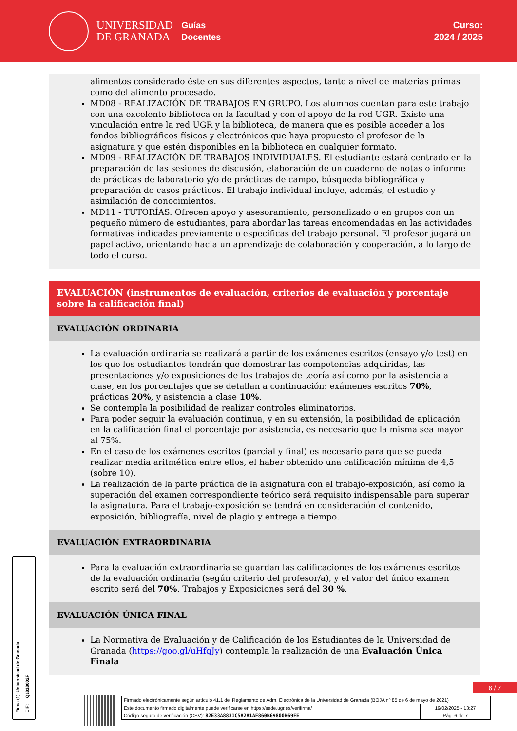UNIVERSIDAD
DE GRANADA
Guías
Docentes
Curso:
2024 / 2025
alimentos considerado éste en sus diferentes aspectos, tanto a nivel de materias primas como del alimento procesado.
MD08 - REALIZACIÓN DE TRABAJOS EN GRUPO. Los alumnos cuentan para este trabajo con una excelente biblioteca en la facultad y con el apoyo de la red UGR. Existe una vinculación entre la red UGR y la biblioteca, de manera que es posible acceder a los fondos bibliográficos físicos y electrónicos que haya propuesto el profesor de la asignatura y que estén disponibles en la biblioteca en cualquier formato.
MD09 - REALIZACIÓN DE TRABAJOS INDIVIDUALES. El estudiante estará centrado en la preparación de las sesiones de discusión, elaboración de un cuaderno de notas o informe de prácticas de laboratorio y/o de prácticas de campo, búsqueda bibliográfica y preparación de casos prácticos. El trabajo individual incluye, además, el estudio y asimilación de conocimientos.
MD11 - TUTORÍAS. Ofrecen apoyo y asesoramiento, personalizado o en grupos con un pequeño número de estudiantes, para abordar las tareas encomendadas en las actividades formativas indicadas previamente o específicas del trabajo personal. El profesor jugará un papel activo, orientando hacia un aprendizaje de colaboración y cooperación, a lo largo de todo el curso.
EVALUACIÓN (instrumentos de evaluación, criterios de evaluación y porcentaje sobre la calificación final)
EVALUACIÓN ORDINARIA
La evaluación ordinaria se realizará a partir de los exámenes escritos (ensayo y/o test) en los que los estudiantes tendrán que demostrar las competencias adquiridas, las presentaciones y/o exposiciones de los trabajos de teoría así como por la asistencia a clase, en los porcentajes que se detallan a continuación: exámenes escritos 70%, prácticas 20%, y asistencia a clase 10%.
Se contempla la posibilidad de realizar controles eliminatorios.
Para poder seguir la evaluación continua, y en su extensión, la posibilidad de aplicación en la calificación final el porcentaje por asistencia, es necesario que la misma sea mayor al 75%.
En el caso de los exámenes escritos (parcial y final) es necesario para que se pueda realizar media aritmética entre ellos, el haber obtenido una calificación mínima de 4,5 (sobre 10).
La realización de la parte práctica de la asignatura con el trabajo-exposición, así como la superación del examen correspondiente teórico será requisito indispensable para superar la asignatura. Para el trabajo-exposición se tendrá en consideración el contenido, exposición, bibliografía, nivel de plagio y entrega a tiempo.
EVALUACIÓN EXTRAORDINARIA
Para la evaluación extraordinaria se guardan las calificaciones de los exámenes escritos de la evaluación ordinaria (según criterio del profesor/a), y el valor del único examen escrito será del 70%. Trabajos y Exposiciones será del 30 %.
EVALUACIÓN ÚNICA FINAL
La Normativa de Evaluación y de Calificación de los Estudiantes de la Universidad de Granada (https://goo.gl/uHfqJy) contempla la realización de una Evaluación Única Finala
Firma (1): Universidad de Granada
CIF: Q1818002F
6 / 7
| Firmado electrónicamente según artículo 41.1 del Reglamento de Adm. Electrónica de la Universidad de Granada (BOJA nº 85 de 6 de mayo de 2021) | |
| Este documento firmado digitalmente puede verificarse en https://sede.ugr.es/verifirma/ | 19/02/2025 - 13:27 |
| Código seguro de verificación (CSV): 82E33A8831C5A2A1AF860B69800B69FE | Pág. 6 de 7 |